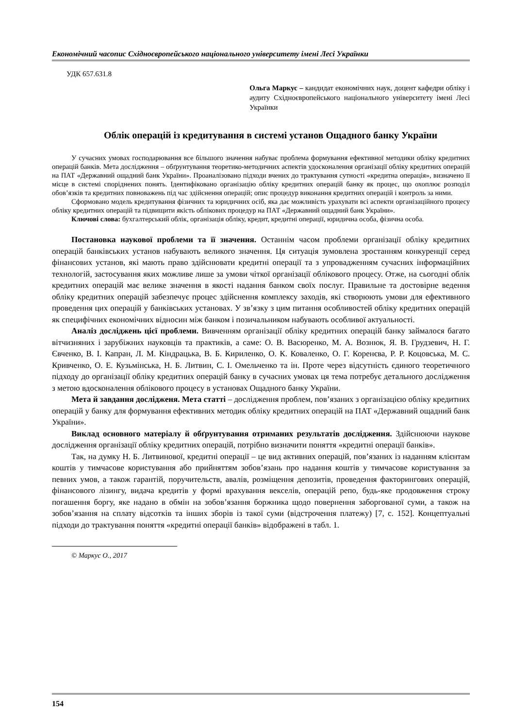Економічний часопис Східноєвропейського національного університету імені Лесі Українки
УДК 657.631.8
Ольга Маркус – кандидат економічних наук, доцент кафедри обліку і аудиту Східноєвропейського національного університету імені Лесі Українки
Облік операцій із кредитування в системі установ Ощадного банку України
У сучасних умовах господарювання все більшого значення набуває проблема формування ефективної методики обліку кредитних операцій банків. Мета дослідження – обґрунтування теоретико-методичних аспектів удосконалення організації обліку кредитних операцій на ПАТ «Державний ощадний банк України». Проаналізовано підходи вчених до трактування сутності «кредитна операція», визначено її місце в системі споріднених понять. Ідентифіковано організацію обліку кредитних операцій банку як процес, що охоплює розподіл обов’язків та кредитних повноважень під час здійснення операцій; опис процедур виконання кредитних операцій і контроль за ними.
Сформовано модель кредитування фізичних та юридичних осіб, яка дає можливість урахувати всі аспекти організаційного процесу обліку кредитних операцій та підвищити якість облікових процедур на ПАТ «Державний ощадний банк України».
Ключові слова: бухгалтерський облік, організація обліку, кредит, кредитні операції, юридична особа, фізична особа.
Постановка наукової проблеми та її значення. Останнім часом проблеми організації обліку кредитних операцій банківських установ набувають великого значення. Ця ситуація зумовлена зростанням конкуренції серед фінансових установ, які мають право здійснювати кредитні операції та з упровадженням сучасних інформаційних технологій, застосування яких можливе лише за умови чіткої організації облікового процесу. Отже, на сьогодні облік кредитних операцій має велике значення в якості надання банком своїх послуг. Правильне та достовірне ведення обліку кредитних операцій забезпечує процес здійснення комплексу заходів, які створюють умови для ефективного проведення цих операцій у банківських установах. У зв’язку з цим питання особливостей обліку кредитних операцій як специфічних економічних відносин між банком і позичальником набувають особливої актуальності.
Аналіз досліджень цієї проблеми. Вивченням організації обліку кредитних операцій банку займалося багато вітчизняних і зарубіжних науковців та практиків, а саме: О. В. Васюренко, М. А. Вознюк, Я. В. Грудзевич, Н. Г. Євченко, В. І. Капран, Л. М. Кіндрацька, В. Б. Кириленко, О. К. Коваленко, О. Г. Коренєва, Р. Р. Коцовська, М. С. Кривченко, О. Е. Кузьмінська, Н. Б. Литвин, С. І. Омельченко та ін. Проте через відсутність єдиного теоретичного підходу до організації обліку кредитних операцій банку в сучасних умовах ця тема потребує детального дослідження з метою вдосконалення облікового процесу в установах Ощадного банку України.
Мета й завдання дослідженя. Мета статті – дослідження проблем, пов’язаних з організацією обліку кредитних операцій у банку для формування ефективних методик обліку кредитних операцій на ПАТ «Державний ощадний банк України».
Виклад основного матеріалу й обґрунтування отриманих результатів дослідження. Здійснюючи наукове дослідження організації обліку кредитних операцій, потрібно визначити поняття «кредитні операції банків».
Так, на думку Н. Б. Литвинової, кредитні операції – це вид активних операцій, пов’язаних із наданням клієнтам коштів у тимчасове користування або прийняттям зобов’язань про надання коштів у тимчасове користування за певних умов, а також гарантій, поручительств, авалів, розміщення депозитів, проведення факторингових операцій, фінансового лізингу, видача кредитів у формі врахування векселів, операцій репо, будь-яке продовження строку погашення боргу, яке надано в обмін на зобов’язання боржника щодо повернення заборгованої суми, а також на зобов’язання на сплату відсотків та інших зборів із такої суми (відстрочення платежу) [7, с. 152]. Концептуальні підходи до трактування поняття «кредитні операції банків» відображені в табл. 1.
© Маркус О., 2017
154